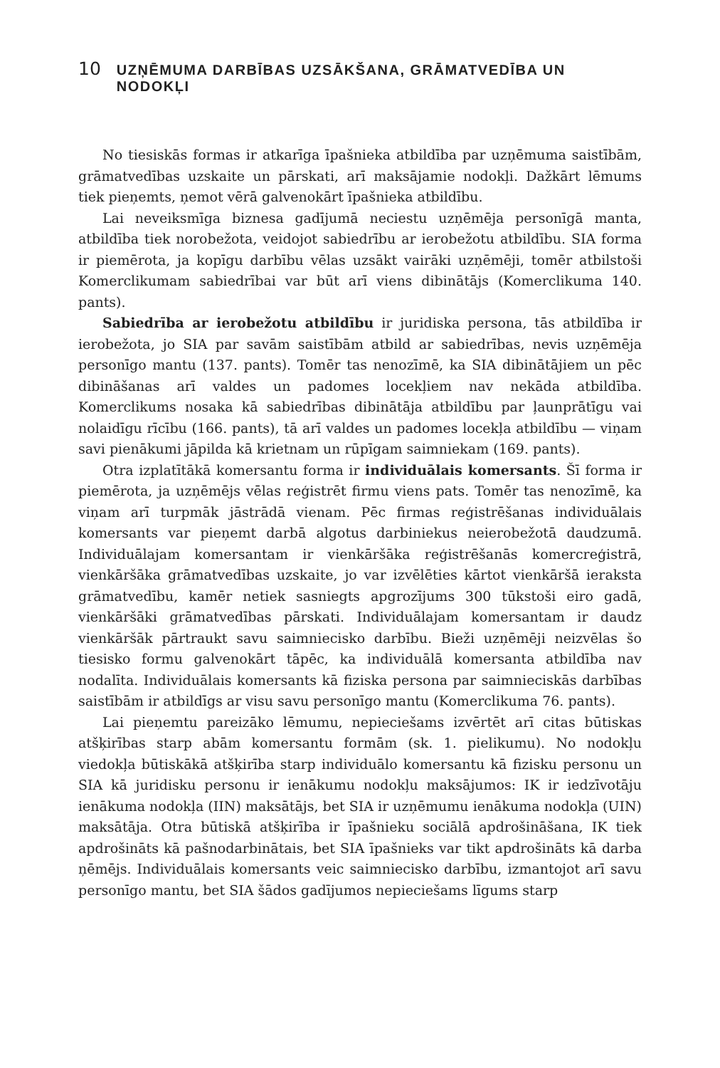10 UZŅĒMUMA DARBĪBAS UZSĀKŠANA, GRĀMATVEDĪBA UN NODOKĻI
No tiesiskās formas ir atkarīga īpašnieka atbildība par uzņēmuma saistībām, grāmatvedības uzskaite un pārskati, arī maksājamie nodokļi. Dažkārt lēmums tiek pieņemts, ņemot vērā galvenokārt īpašnieka atbildību.
Lai neveiksmīga biznesa gadījumā neciestu uzņēmēja personīgā manta, atbildība tiek norobežota, veidojot sabiedrību ar ierobežotu atbildību. SIA forma ir piemērota, ja kopīgu darbību vēlas uzsākt vairāki uzņēmēji, tomēr atbilstoši Komerclikumam sabiedrībai var būt arī viens dibinātājs (Komerclikuma 140. pants).
Sabiedrība ar ierobežotu atbildību ir juridiska persona, tās atbildība ir ierobežota, jo SIA par savām saistībām atbild ar sabiedrības, nevis uzņēmēja personīgo mantu (137. pants). Tomēr tas nenozīmē, ka SIA dibinātājiem un pēc dibināšanas arī valdes un padomes locekļiem nav nekāda atbildība. Komerclikums nosaka kā sabiedrības dibinātāja atbildību par ļaunprātīgu vai nolaidīgu rīcību (166. pants), tā arī valdes un padomes locekļa atbildību — viņam savi pienākumi jāpilda kā krietnam un rūpīgam saimniekam (169. pants).
Otra izplatītākā komersantu forma ir individuālais komersants. Šī forma ir piemērota, ja uzņēmējs vēlas reģistrēt firmu viens pats. Tomēr tas nenozīmē, ka viņam arī turpmāk jāstrādā vienam. Pēc firmas reģistrēšanas individuālais komersants var pieņemt darbā algotus darbiniekus neierobežotā daudzumā. Individuālajam komersantam ir vienkāršāka reģistrēšanās komercreģistrā, vienkāršāka grāmatvedības uzskaite, jo var izvēlēties kārtot vienkāršā ieraksta grāmatvedību, kamēr netiek sasniegts apgrozījums 300 tūkstoši eiro gadā, vienkāršāki grāmatvedības pārskati. Individuālajam komersantam ir daudz vienkāršāk pārtraukt savu saimniecisko darbību. Bieži uzņēmēji neizvēlas šo tiesisko formu galvenokārt tāpēc, ka individuālā komersanta atbildība nav nodalīta. Individuālais komersants kā fiziska persona par saimnieciskās darbības saistībām ir atbildīgs ar visu savu personīgo mantu (Komerclikuma 76. pants).
Lai pieņemtu pareizāko lēmumu, nepieciešams izvērtēt arī citas būtiskas atšķirības starp abām komersantu formām (sk. 1. pielikumu). No nodokļu viedokļa būtiskākā atšķirība starp individuālo komersantu kā fizisku personu un SIA kā juridisku personu ir ienākumu nodokļu maksājumos: IK ir iedzīvotāju ienākuma nodokļa (IIN) maksātājs, bet SIA ir uzņēmumu ienākuma nodokļa (UIN) maksātāja. Otra būtiskā atšķirība ir īpašnieku sociālā apdrošināšana, IK tiek apdrošināts kā pašnodarbinātais, bet SIA īpašnieks var tikt apdrošināts kā darba ņēmējs. Individuālais komersants veic saimniecisko darbību, izmantojot arī savu personīgo mantu, bet SIA šādos gadījumos nepieciešams līgums starp